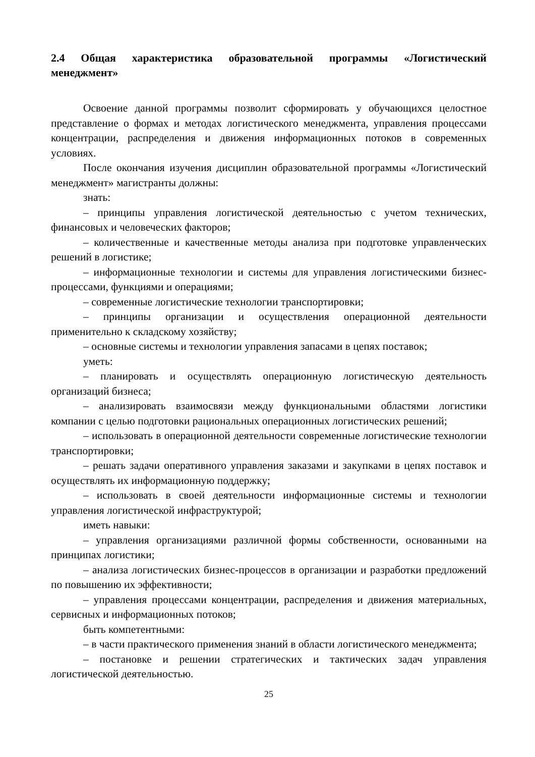2.4 Общая характеристика образовательной программы «Логистический менеджмент»
Освоение данной программы позволит сформировать у обучающихся целостное представление о формах и методах логистического менеджмента, управления процессами концентрации, распределения и движения информационных потоков в современных условиях.
После окончания изучения дисциплин образовательной программы «Логистический менеджмент» магистранты должны:
знать:
– принципы управления логистической деятельностью с учетом технических, финансовых и человеческих факторов;
– количественные и качественные методы анализа при подготовке управленческих решений в логистике;
– информационные технологии и системы для управления логистическими бизнес-процессами, функциями и операциями;
– современные логистические технологии транспортировки;
– принципы организации и осуществления операционной деятельности применительно к складскому хозяйству;
– основные системы и технологии управления запасами в цепях поставок;
уметь:
– планировать и осуществлять операционную логистическую деятельность организаций бизнеса;
– анализировать взаимосвязи между функциональными областями логистики компании с целью подготовки рациональных операционных логистических решений;
– использовать в операционной деятельности современные логистические технологии транспортировки;
– решать задачи оперативного управления заказами и закупками в цепях поставок и осуществлять их информационную поддержку;
– использовать в своей деятельности информационные системы и технологии управления логистической инфраструктурой;
иметь навыки:
– управления организациями различной формы собственности, основанными на принципах логистики;
– анализа логистических бизнес-процессов в организации и разработки предложений по повышению их эффективности;
– управления процессами концентрации, распределения и движения материальных, сервисных и информационных потоков;
быть компетентными:
– в части практического применения знаний в области логистического менеджмента;
– постановке и решении стратегических и тактических задач управления логистической деятельностью.
25